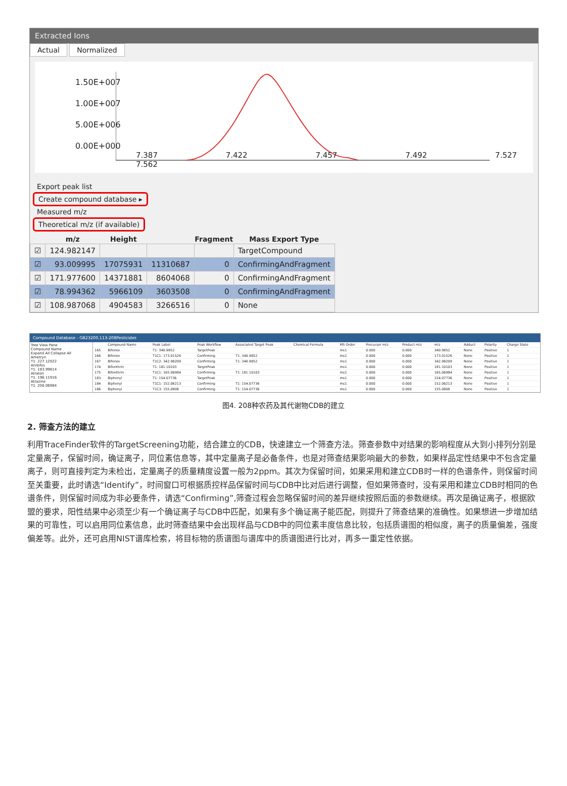Extracted Ions
Actual Normalized
1.50E+007
1.00E+007
5.00E+006
0.00E+000
7.387 7.422 7.457 7.492 7.527 7.562
Export peak list
Create compound database ▸
Measured m/z
Theoretical m/z (if available)
| | m/z | Height | | Fragment | Mass Export Type |
| --- | --- | --- | --- | --- | --- |
| ☑ | 124.982147 | | | | TargetCompound |
| ☑ | 93.009995 | 17075931 | 11310687 | 0 | ConfirmingAndFragment |
| ☑ | 171.977600 | 14371881 | 8604068 | 0 | ConfirmingAndFragment |
| ☑ | 78.994362 | 5966109 | 3603508 | 0 | ConfirmingAndFragment |
| ☑ | 108.987068 | 4904583 | 3266516 | 0 | None |
Compound Database - GB23200.113-208Pesticides
Tree View Pane
Compound Name
Expand All Collapse All
Ametryn
T1: 227.12022
Anilofos
T1: 183.99814
Atraton
T1: 196.11916
Atrazine
T1: 200.06984
| | Compound Name | Peak Label | Peak Workflow | Associated Target Peak | Chemical Formula | MS Order | Precursor m/z | Product m/z | m/z | Adduct | Polarity | Charge State |
| --- | --- | --- | --- | --- | --- | --- | --- | --- | --- | --- | --- | --- |
| 165 | Bifenox | T1: 340.9852 | TargetPeak | | | ms1 | 0.000 | 0.000 | 340.9852 | None | Positive | 1 |
| 166 | Bifenox | T1C1: 173.01526 | Confirming | T1: 340.9852 | | ms1 | 0.000 | 0.000 | 173.01526 | None | Positive | 1 |
| 167 | Bifenox | T1C2: 342.98209 | Confirming | T1: 340.9852 | | ms1 | 0.000 | 0.000 | 342.98209 | None | Positive | 1 |
| 174 | Bifenthrin | T1: 181.10103 | TargetPeak | | | ms1 | 0.000 | 0.000 | 181.10103 | None | Positive | 1 |
| 175 | Bifenthrin | T1C1: 165.06984 | Confirming | T1: 181.10103 | | ms1 | 0.000 | 0.000 | 165.06984 | None | Positive | 1 |
| 183 | Biphenyl | T1: 154.07736 | TargetPeak | | | ms1 | 0.000 | 0.000 | 154.07736 | None | Positive | 1 |
| 184 | Biphenyl | T1C1: 152.06213 | Confirming | T1: 154.07736 | | ms1 | 0.000 | 0.000 | 152.06213 | None | Positive | 1 |
| 186 | Biphenyl | T1C3: 155.0808 | Confirming | T1: 154.07736 | | ms1 | 0.000 | 0.000 | 155.0808 | None | Positive | 1 |
图4. 208种农药及其代谢物CDB的建立
2. 筛查方法的建立
利用TraceFinder软件的TargetScreening功能，结合建立的CDB，快速建立一个筛查方法。筛查参数中对结果的影响程度从大到小排列分别是定量离子，保留时间，确证离子，同位素信息等，其中定量离子是必备条件，也是对筛查结果影响最大的参数，如果样品定性结果中不包含定量离子，则可直接判定为未检出，定量离子的质量精度设置一般为2ppm。其次为保留时间，如果采用和建立CDB时一样的色谱条件，则保留时间至关重要，此时请选“Identify”，时间窗口可根据质控样品保留时间与CDB中比对后进行调整，但如果筛查时，没有采用和建立CDB时相同的色谱条件，则保留时间成为非必要条件，请选“Confirming”,筛查过程会忽略保留时间的差异继续按照后面的参数继续。再次是确证离子，根据欧盟的要求，阳性结果中必须至少有一个确证离子与CDB中匹配，如果有多个确证离子能匹配，则提升了筛查结果的准确性。如果想进一步增加结果的可靠性，可以启用同位素信息，此时筛查结果中会出现样品与CDB中的同位素丰度信息比较，包括质谱图的相似度，离子的质量偏差，强度偏差等。此外，还可启用NIST谱库检索，将目标物的质谱图与谱库中的质谱图进行比对，再多一重定性依据。